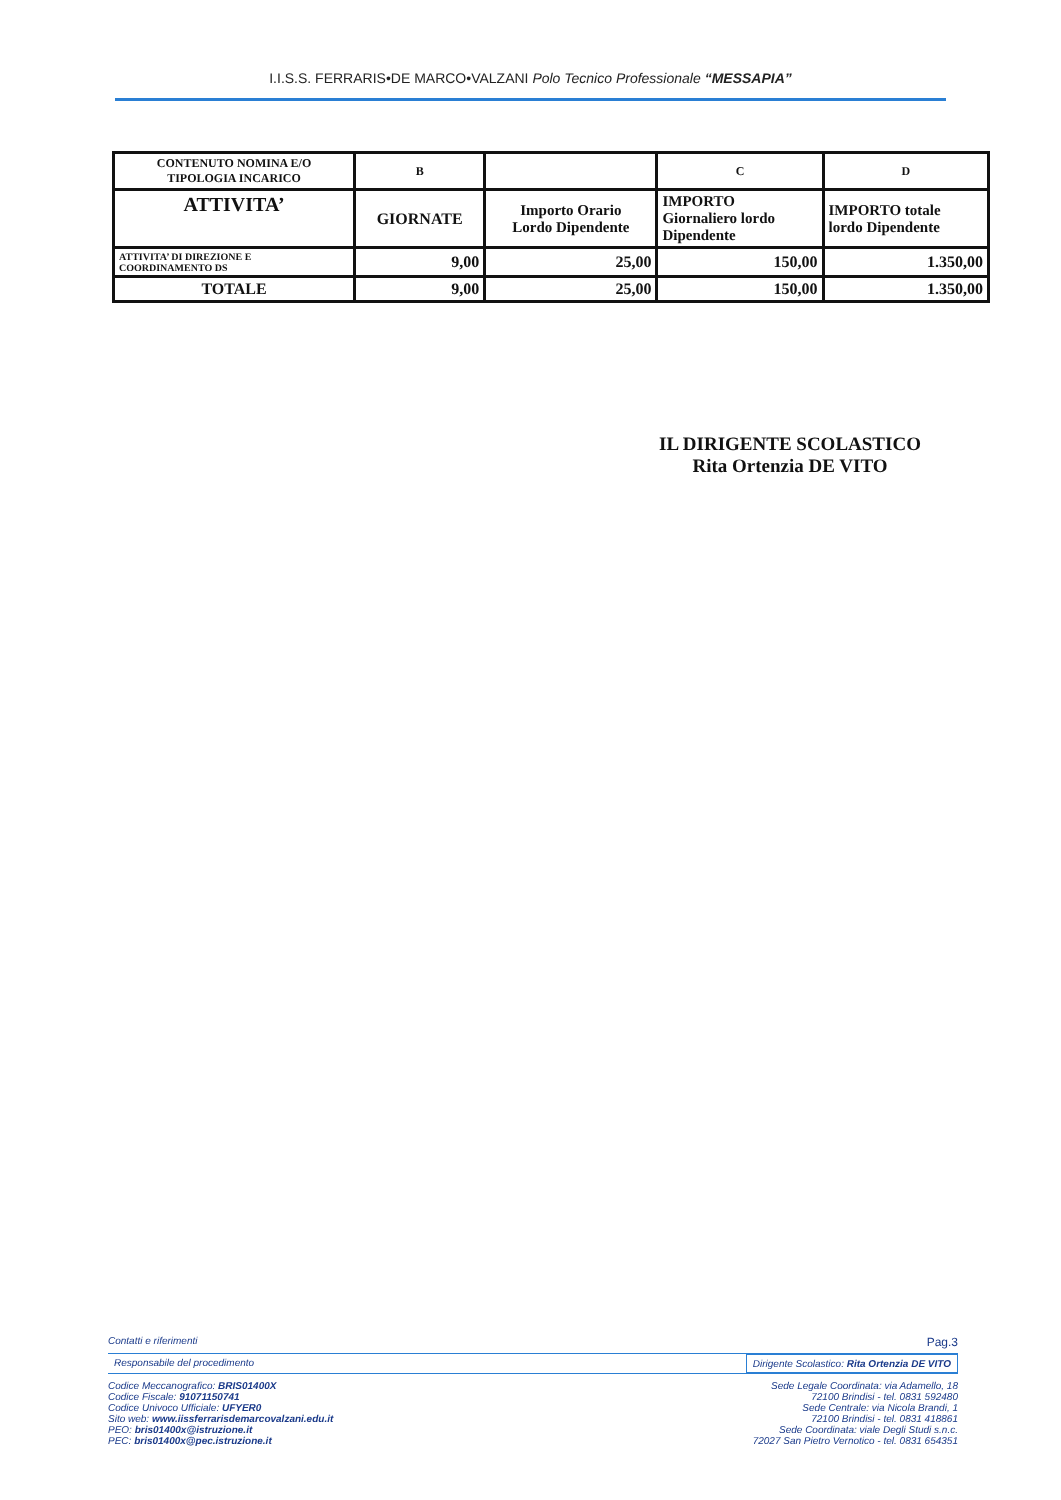I.I.S.S. FERRARIS•DE MARCO•VALZANI Polo Tecnico Professionale “MESSAPIA”
| CONTENUTO NOMINA E/O TIPOLOGIA INCARICO | B | | C | D |
| ATTIVITA’ | GIORNATE | Importo Orario Lordo Dipendente | IMPORTO Giornaliero lordo Dipendente | IMPORTO totale lordo Dipendente |
| ATTIVITA’ DI DIREZIONE E COORDINAMENTO DS | 9,00 | 25,00 | 150,00 | 1.350,00 |
| TOTALE | 9,00 | 25,00 | 150,00 | 1.350,00 |
IL DIRIGENTE SCOLASTICO
Rita Ortenzia DE VITO
Contatti e riferimenti Pag.3
Responsabile del procedimento Dirigente Scolastico: Rita Ortenzia DE VITO
Codice Meccanografico: BRIS01400X
Codice Fiscale: 91071150741
Codice Univoco Ufficiale: UFYER0
Sito web: www.iissferrarisdemarcovalzani.edu.it
PEO: bris01400x@istruzione.it
PEC: bris01400x@pec.istruzione.it
Sede Legale Coordinata: via Adamello, 18
72100 Brindisi - tel. 0831 592480
Sede Centrale: via Nicola Brandi, 1
72100 Brindisi - tel. 0831 418861
Sede Coordinata: viale Degli Studi s.n.c.
72027 San Pietro Vernotico - tel. 0831 654351